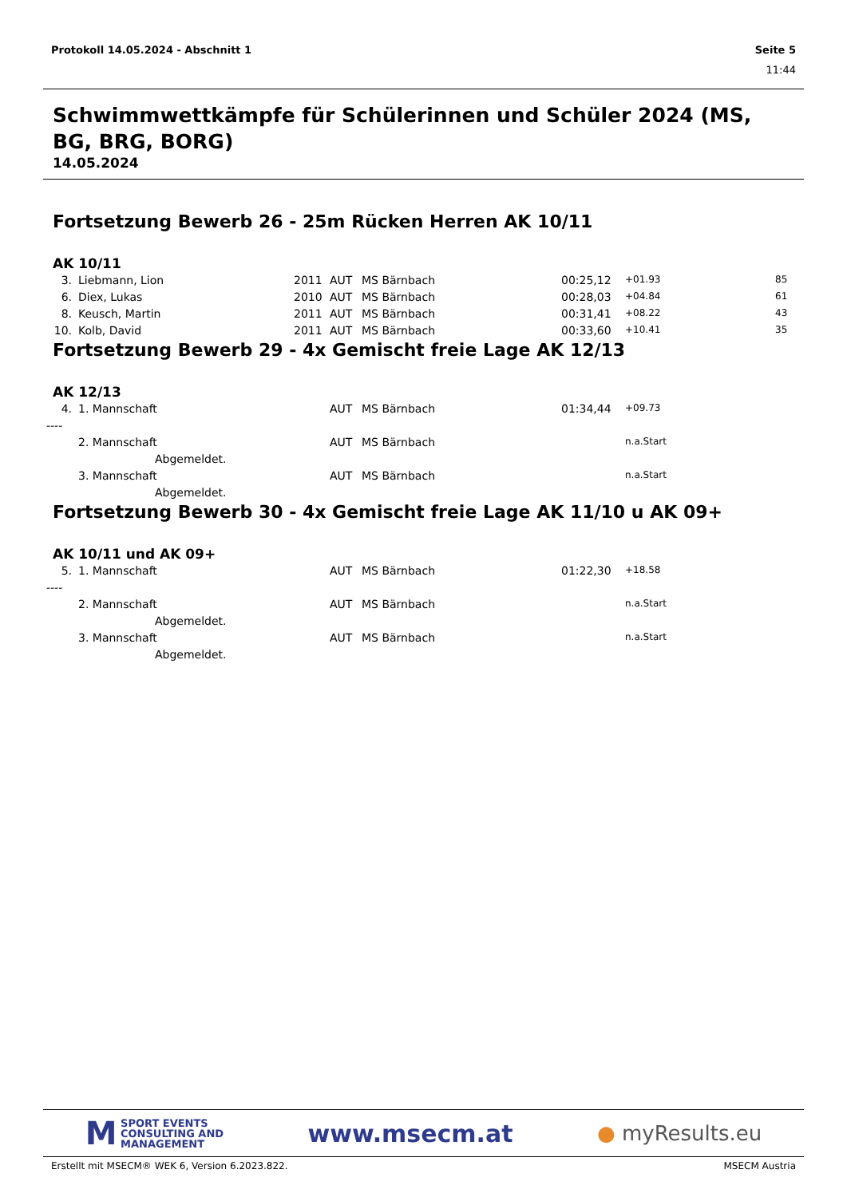Protokoll 14.05.2024 - Abschnitt 1 Seite 5
11:44
Schwimmwettkämpfe für Schülerinnen und Schüler 2024 (MS, BG, BRG, BORG)
14.05.2024
Fortsetzung Bewerb 26 - 25m Rücken Herren AK 10/11
AK 10/11
| 3. | Liebmann, Lion | 2011 | AUT | MS Bärnbach | 00:25,12 | +01.93 | | 85 |
| 6. | Diex, Lukas | 2010 | AUT | MS Bärnbach | 00:28,03 | +04.84 | | 61 |
| 8. | Keusch, Martin | 2011 | AUT | MS Bärnbach | 00:31,41 | +08.22 | | 43 |
| 10. | Kolb, David | 2011 | AUT | MS Bärnbach | 00:33,60 | +10.41 | | 35 |
Fortsetzung Bewerb 29 - 4x Gemischt freie Lage AK 12/13
AK 12/13
| 4. | 1. Mannschaft | | AUT | MS Bärnbach | 01:34,44 | +09.73 | |
| ---- | | | | | | | |
| | 2. Mannschaft | | AUT | MS Bärnbach | | n.a.Start | |
| | Abgemeldet. | | | | | | |
| | 3. Mannschaft | | AUT | MS Bärnbach | | n.a.Start | |
| | Abgemeldet. | | | | | | |
Fortsetzung Bewerb 30 - 4x Gemischt freie Lage AK 11/10 u AK 09+
AK 10/11 und AK 09+
| 5. | 1. Mannschaft | | AUT | MS Bärnbach | 01:22,30 | +18.58 | |
| ---- | | | | | | | |
| | 2. Mannschaft | | AUT | MS Bärnbach | | n.a.Start | |
| | Abgemeldet. | | | | | | |
| | 3. Mannschaft | | AUT | MS Bärnbach | | n.a.Start | |
| | Abgemeldet. | | | | | | |
M SPORT EVENTS
CONSULTING AND
MANAGEMENT
www.msecm.at
● myResults.eu
Erstellt mit MSECM® WEK 6, Version 6.2023.822. MSECM Austria